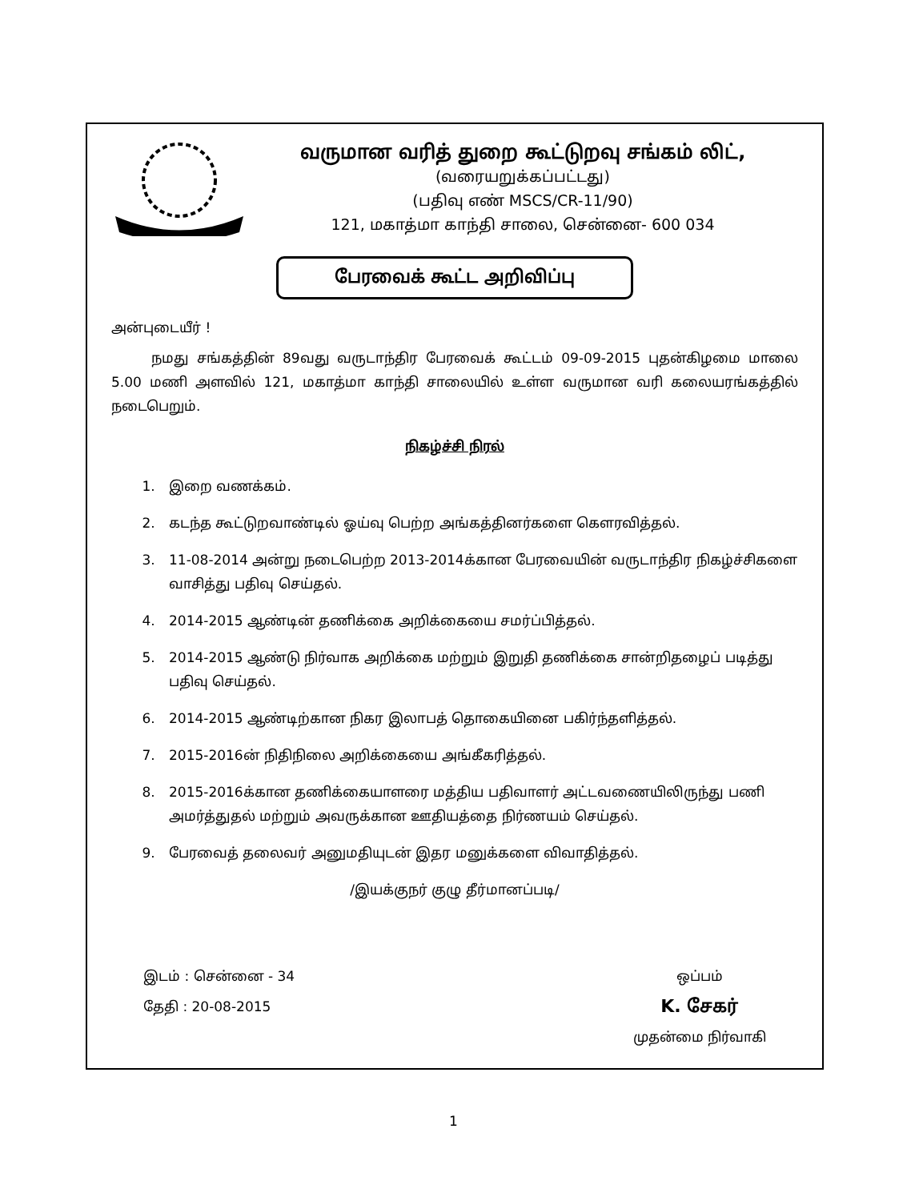வருமான வரித் துறை கூட்டுறவு சங்கம் லிட்,
(வரையறுக்கப்பட்டது)
(பதிவு எண் MSCS/CR-11/90)
121, மகாத்மா காந்தி சாலை, சென்னை- 600 034
பேரவைக் கூட்ட அறிவிப்பு
அன்புடையீர் !
நமது சங்கத்தின் 89வது வருடாந்திர பேரவைக் கூட்டம் 09-09-2015 புதன்கிழமை மாலை 5.00 மணி அளவில் 121, மகாத்மா காந்தி சாலையில் உள்ள வருமான வரி கலையரங்கத்தில் நடைபெறும்.
நிகழ்ச்சி நிரல்
1. இறை வணக்கம்.
2. கடந்த கூட்டுறவாண்டில் ஓய்வு பெற்ற அங்கத்தினர்களை கௌரவித்தல்.
3. 11-08-2014 அன்று நடைபெற்ற 2013-2014க்கான பேரவையின் வருடாந்திர நிகழ்ச்சிகளை வாசித்து பதிவு செய்தல்.
4. 2014-2015 ஆண்டின் தணிக்கை அறிக்கையை சமர்ப்பித்தல்.
5. 2014-2015 ஆண்டு நிர்வாக அறிக்கை மற்றும் இறுதி தணிக்கை சான்றிதழைப் படித்து பதிவு செய்தல்.
6. 2014-2015 ஆண்டிற்கான நிகர இலாபத் தொகையினை பகிர்ந்தளித்தல்.
7. 2015-2016ன் நிதிநிலை அறிக்கையை அங்கீகரித்தல்.
8. 2015-2016க்கான தணிக்கையாளரை மத்திய பதிவாளர் அட்டவணையிலிருந்து பணி அமர்த்துதல் மற்றும் அவருக்கான ஊதியத்தை நிர்ணயம் செய்தல்.
9. பேரவைத் தலைவர் அனுமதியுடன் இதர மனுக்களை விவாதித்தல்.
/இயக்குநர் குழு தீர்மானப்படி/
இடம் : சென்னை - 34
தேதி : 20-08-2015
ஒப்பம்
K. சேகர்
முதன்மை நிர்வாகி
1